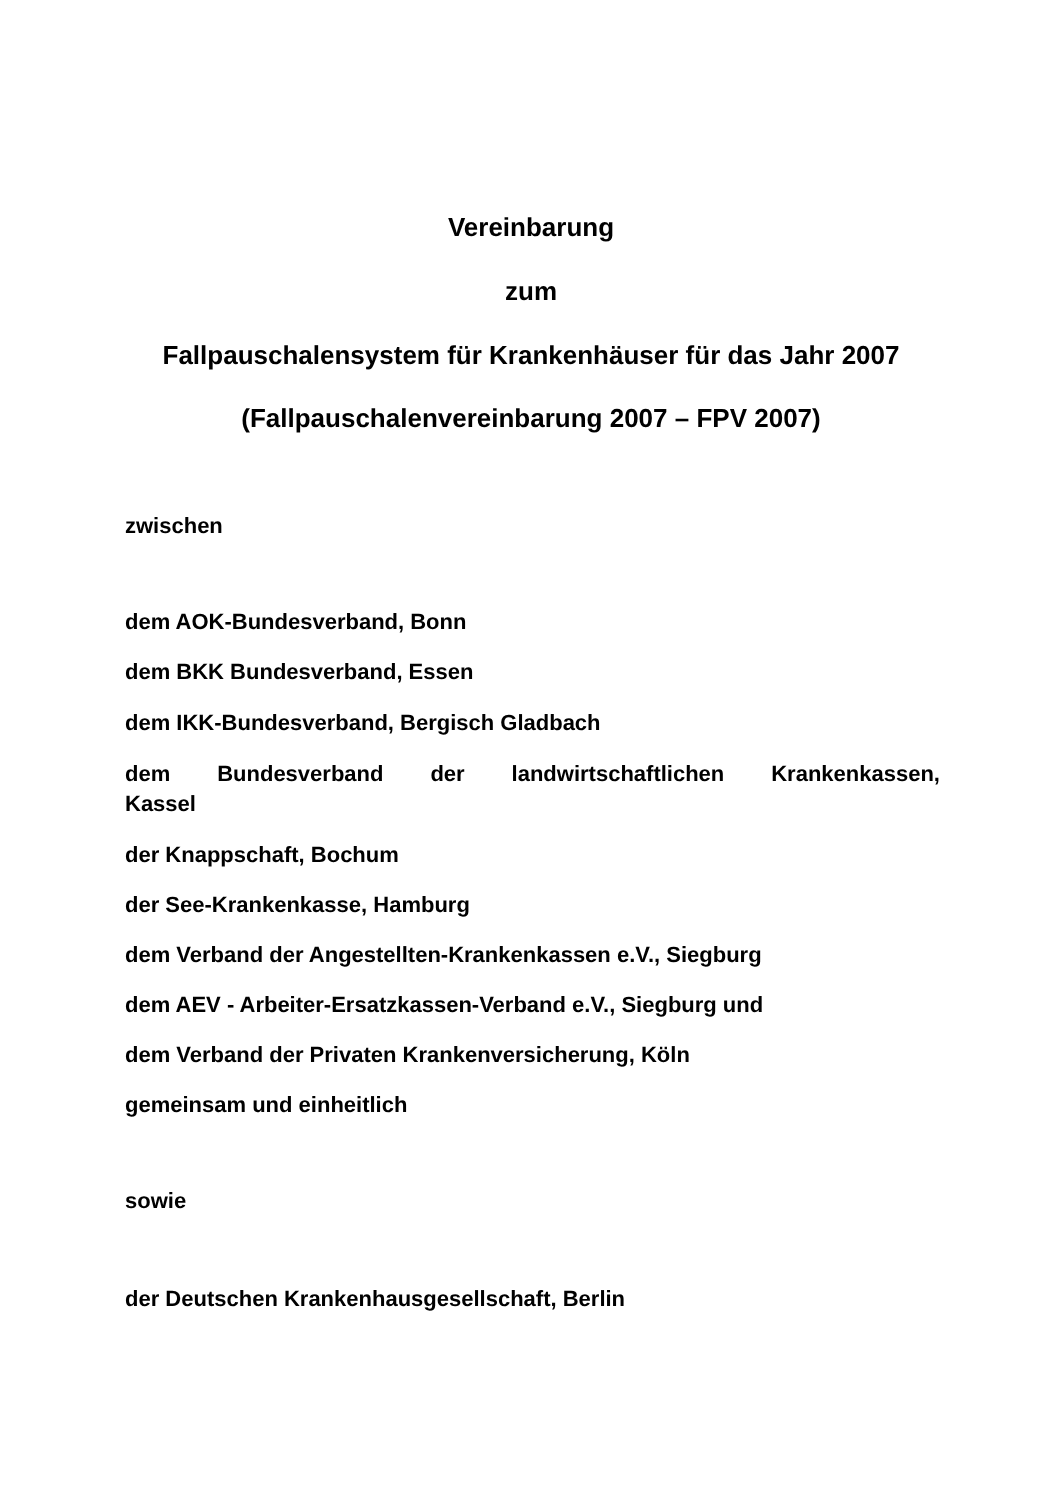Vereinbarung
zum
Fallpauschalensystem für Krankenhäuser für das Jahr 2007
(Fallpauschalenvereinbarung 2007 – FPV 2007)
zwischen
dem AOK-Bundesverband, Bonn
dem BKK Bundesverband, Essen
dem IKK-Bundesverband, Bergisch Gladbach
dem Bundesverband der landwirtschaftlichen Krankenkassen,
Kassel
der Knappschaft, Bochum
der See-Krankenkasse, Hamburg
dem Verband der Angestellten-Krankenkassen e.V., Siegburg
dem AEV - Arbeiter-Ersatzkassen-Verband e.V., Siegburg und
dem Verband der Privaten Krankenversicherung, Köln
gemeinsam und einheitlich
sowie
der Deutschen Krankenhausgesellschaft, Berlin